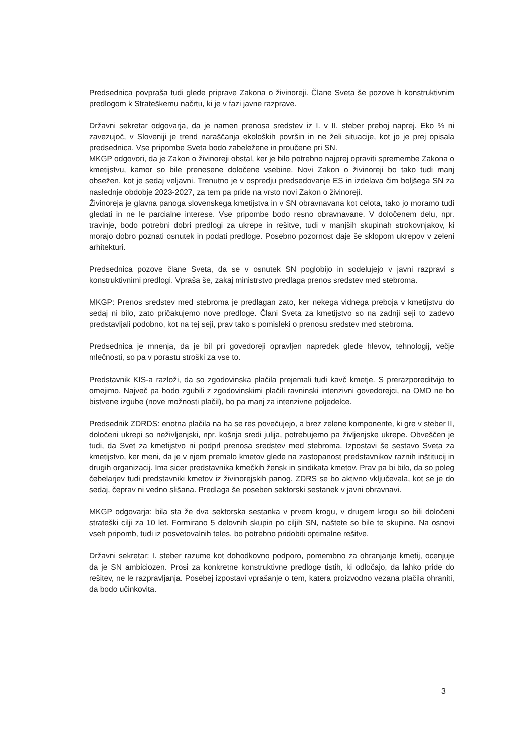Predsednica povpraša tudi glede priprave Zakona o živinoreji. Člane Sveta še pozove h konstruktivnim predlogom k Strateškemu načrtu, ki je v fazi javne razprave.
Državni sekretar odgovarja, da je namen prenosa sredstev iz I. v II. steber preboj naprej. Eko % ni zavezujoč, v Sloveniji je trend naraščanja ekoloških površin in ne želi situacije, kot jo je prej opisala predsednica. Vse pripombe Sveta bodo zabeležene in proučene pri SN.
MKGP odgovori, da je Zakon o živinoreji obstal, ker je bilo potrebno najprej opraviti spremembe Zakona o kmetijstvu, kamor so bile prenesene določene vsebine. Novi Zakon o živinoreji bo tako tudi manj obsežen, kot je sedaj veljavni. Trenutno je v ospredju predsedovanje ES in izdelava čim boljšega SN za naslednje obdobje 2023-2027, za tem pa pride na vrsto novi Zakon o živinoreji.
Živinoreja je glavna panoga slovenskega kmetijstva in v SN obravnavana kot celota, tako jo moramo tudi gledati in ne le parcialne interese. Vse pripombe bodo resno obravnavane. V določenem delu, npr. travinje, bodo potrebni dobri predlogi za ukrepe in rešitve, tudi v manjših skupinah strokovnjakov, ki morajo dobro poznati osnutek in podati predloge. Posebno pozornost daje še sklopom ukrepov v zeleni arhitekturi.
Predsednica pozove člane Sveta, da se v osnutek SN poglobijo in sodelujejo v javni razpravi s konstruktivnimi predlogi. Vpraša še, zakaj ministrstvo predlaga prenos sredstev med stebroma.
MKGP: Prenos sredstev med stebroma je predlagan zato, ker nekega vidnega preboja v kmetijstvu do sedaj ni bilo, zato pričakujemo nove predloge. Člani Sveta za kmetijstvo so na zadnji seji to zadevo predstavljali podobno, kot na tej seji, prav tako s pomisleki o prenosu sredstev med stebroma.
Predsednica je mnenja, da je bil pri govedoreji opravljen napredek glede hlevov, tehnologij, večje mlečnosti, so pa v porastu stroški za vse to.
Predstavnik KIS-a razloži, da so zgodovinska plačila prejemali tudi kavč kmetje. S prerazporeditvijo to omejimo. Največ pa bodo zgubili z zgodovinskimi plačili ravninski intenzivni govedorejci, na OMD ne bo bistvene izgube (nove možnosti plačil), bo pa manj za intenzivne poljedelce.
Predsednik ZDRDS: enotna plačila na ha se res povečujejo, a brez zelene komponente, ki gre v steber II, določeni ukrepi so neživljenjski, npr. košnja sredi julija, potrebujemo pa življenjske ukrepe. Obveščen je tudi, da Svet za kmetijstvo ni podprl prenosa sredstev med stebroma. Izpostavi še sestavo Sveta za kmetijstvo, ker meni, da je v njem premalo kmetov glede na zastopanost predstavnikov raznih inštitucij in drugih organizacij. Ima sicer predstavnika kmečkih žensk in sindikata kmetov. Prav pa bi bilo, da so poleg čebelarjev tudi predstavniki kmetov iz živinorejskih panog. ZDRS se bo aktivno vključevala, kot se je do sedaj, čeprav ni vedno slišana. Predlaga še poseben sektorski sestanek v javni obravnavi.
MKGP odgovarja: bila sta že dva sektorska sestanka v prvem krogu, v drugem krogu so bili določeni strateški cilji za 10 let. Formirano 5 delovnih skupin po ciljih SN, naštete so bile te skupine. Na osnovi vseh pripomb, tudi iz posvetovalnih teles, bo potrebno pridobiti optimalne rešitve.
Državni sekretar: I. steber razume kot dohodkovno podporo, pomembno za ohranjanje kmetij, ocenjuje da je SN ambiciozen. Prosi za konkretne konstruktivne predloge tistih, ki odločajo, da lahko pride do rešitev, ne le razpravljanja. Posebej izpostavi vprašanje o tem, katera proizvodno vezana plačila ohraniti, da bodo učinkovita.
3